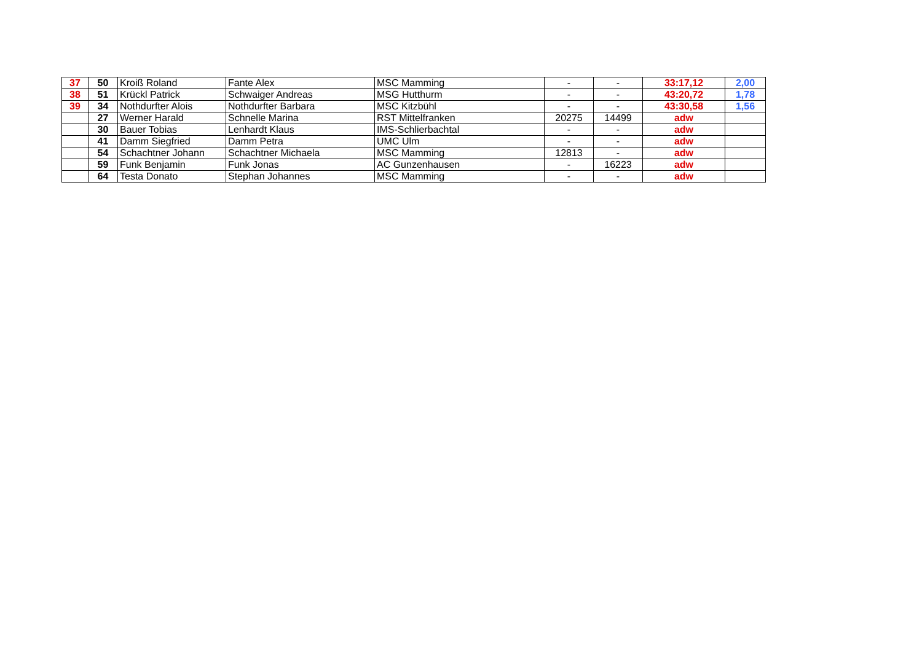| 37 | 50 | Kroiß Roland | Fante Alex | MSC Mamming | - | - | 33:17,12 | 2,00 |
| 38 | 51 | Krückl Patrick | Schwaiger Andreas | MSG Hutthurm | - | - | 43:20,72 | 1,78 |
| 39 | 34 | Nothdurfter Alois | Nothdurfter Barbara | MSC Kitzbühl | - | - | 43:30,58 | 1,56 |
| | 27 | Werner Harald | Schnelle Marina | RST Mittelfranken | 20275 | 14499 | adw | |
| | 30 | Bauer Tobias | Lenhardt Klaus | IMS-Schlierbachtal | - | - | adw | |
| | 41 | Damm Siegfried | Damm Petra | UMC Ulm | - | - | adw | |
| | 54 | Schachtner Johann | Schachtner Michaela | MSC Mamming | 12813 | - | adw | |
| | 59 | Funk Benjamin | Funk Jonas | AC Gunzenhausen | - | 16223 | adw | |
| | 64 | Testa Donato | Stephan Johannes | MSC Mamming | - | - | adw | |